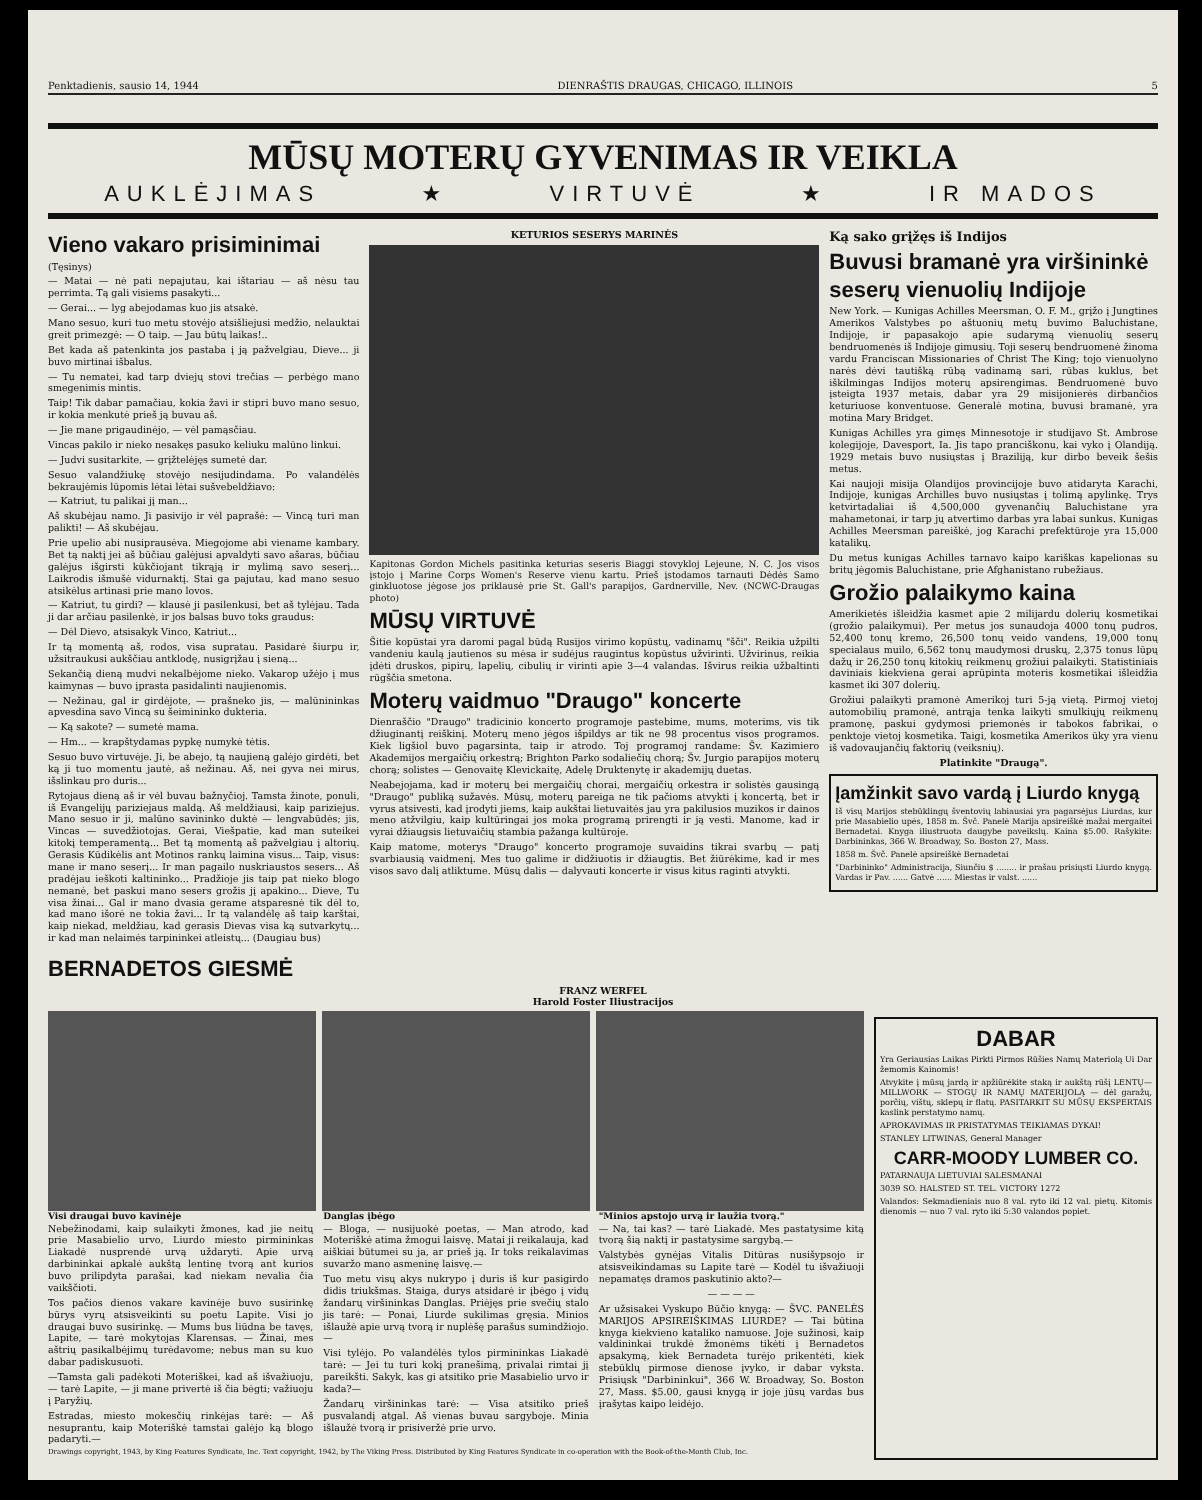Penktadienis, sausio 14, 1944 DIENRAŠTIS DRAUGAS, CHICAGO, ILLINOIS 5
MŪSŲ MOTERŲ GYVENIMAS IR VEIKLA
AUKLĖJIMAS ★ VIRTUVĖ ★ IR MADOS
Vieno vakaro prisiminimai
(Tęsinys)
— Matai — nė pati nepajutau, kai ištariau — aš nėsu tau perrimta. Tą gali visiems pasakyti...
— Gerai... — lyg abejodamas kuo jis atsakė.
Mano sesuo, kuri tuo metu stovėjo atsišliejusi medžio, nelauktai greit primezgė: — O taip. — Jau būtų laikas!..
Bet kada aš patenkinta jos pastaba į ją pažvelgiau, Dieve... ji buvo mirtinai išbalus.
— Tu nematei, kad tarp dviejų stovi trečias — perbėgo mano smegenimis mintis.
Taip! Tik dabar pamačiau, kokia žavi ir stipri buvo mano sesuo, ir kokia menkutė prieš ją buvau aš.
— Jie mane prigaudinėjo, — vėl pamąsčiau.
Vincas pakilo ir nieko nesakęs pasuko keliuku malūno linkui.
— Judvi susitarkite, — grįžtelėjęs sumetė dar.
Sesuo valandžiukę stovėjo nesijudindama. Po valandėlės bekraujėmis lūpomis lėtai lėtai sušvebeldžiavo:
— Katriut, tu palikai jį man...
Aš skubėjau namo. Ji pasivijo ir vėl paprašė: — Vincą turi man palikti! — Aš skubėjau.
Prie upelio abi nusiprausėva. Miegojome abi viename kambary. Bet tą naktį jei aš būčiau galėjusi apvaldyti savo ašaras, būčiau galėjus išgirsti kūkčiojant tikrąją ir mylimą savo seserį... Laikrodis išmušė vidurnaktį. Stai ga pajutau, kad mano sesuo atsikėlus artinasi prie mano lovos.
— Katriut, tu girdi? — klausė ji pasilenkusi, bet aš tylėjau. Tada ji dar arčiau pasilenkė, ir jos balsas buvo toks graudus:
— Dėl Dievo, atsisakyk Vinco, Katriut...
Ir tą momentą aš, rodos, visa supratau. Pasidarė šiurpu ir, užsitraukusi aukščiau antklodę, nusigrįžau į sieną...
Sekančią dieną mudvi nekalbėjome nieko. Vakarop užėjo į mus kaimynas — buvo įprasta pasidalinti naujienomis.
— Nežinau, gal ir girdėjote, — prašneko jis, — malūnininkas apvesdina savo Vincą su šeimininko dukteria.
— Ką sakote? — sumetė mama.
— Hm... — krapštydamas pypkę numykė tėtis.
Sesuo buvo virtuvėje. Ji, be abejo, tą naujieną galėjo girdėti, bet ką ji tuo momentu jautė, aš nežinau. Aš, nei gyva nei mirus, išslinkau pro duris...
Rytojaus dieną aš ir vėl buvau bažnyčioj. Tamsta žinote, ponuli, iš Evangelijų pariziejaus maldą. Aš meldžiausi, kaip pariziejus. Mano sesuo ir ji, malūno savininko duktė — lengvabūdės; jis, Vincas — suvedžiotojas. Gerai, Viešpatie, kad man suteikei kitokį temperamentą... Bet tą momentą aš pažvelgiau į altorių. Gerasis Kūdikėlis ant Motinos rankų laimina visus... Taip, visus: mane ir mano seserį... Ir man pagailo nuskriaustos sesers... Aš pradėjau ieškoti kaltininko... Pradžioje jis taip pat nieko blogo nemanė, bet paskui mano sesers grožis jį apakino... Dieve, Tu visa žinai... Gal ir mano dvasia gerame atsparesnė tik dėl to, kad mano išorė ne tokia žavi... Ir tą valandėlę aš taip karštai, kaip niekad, meldžiau, kad gerasis Dievas visa ką sutvarkytų... ir kad man nelaimės tarpininkei atleistų... (Daugiau bus)
KETURIOS SESERYS MARINĖS
Kapitonas Gordon Michels pasitinka keturias seseris Biaggi stovykloj Lejeune, N. C. Jos visos įstojo į Marine Corps Women's Reserve vienu kartu. Prieš įstodamos tarnauti Dėdės Samo ginkluotose jėgose jos priklausė prie St. Gall's parapijos, Gardnerville, Nev. (NCWC-Draugas photo)
MŪSŲ VIRTUVĖ
Šitie kopūstai yra daromi pagal būdą Rusijos virimo kopūstų, vadinamų "šči". Reikia užpilti vandeniu kaulą jautienos su mėsa ir sudėjus raugintus kopūstus užvirinti. Užvirinus, reikia įdėti druskos, pipirų, lapelių, cibulių ir virinti apie 3—4 valandas. Išvirus reikia užbaltinti rūgščia smetona.
Moterų vaidmuo "Draugo" koncerte
Dienraščio "Draugo" tradicinio koncerto programoje pastebime, mums, moterims, vis tik džiuginantį reiškinį. Moterų meno jėgos išpildys ar tik ne 98 procentus visos programos. Kiek ligšiol buvo pagarsinta, taip ir atrodo. Toj programoj randame: Šv. Kazimiero Akademijos mergaičių orkestrą; Brighton Parko sodaliečių chorą; Šv. Jurgio parapijos moterų chorą; solistes — Genovaitę Klevickaitę, Adelę Druktenytę ir akademijų duetas.
Neabejojama, kad ir moterų bei mergaičių chorai, mergaičių orkestra ir solistės gausingą "Draugo" publiką sužavės. Mūsų, moterų pareiga ne tik pačioms atvykti į koncertą, bet ir vyrus atsivesti, kad įrodyti jiems, kaip aukštai lietuvaitės jau yra pakilusios muzikos ir dainos meno atžvilgiu, kaip kultūringai jos moka programą prirengti ir ją vesti. Manome, kad ir vyrai džiaugsis lietuvaičių stambia pažanga kultūroje.
Kaip matome, moterys "Draugo" koncerto programoje suvaidins tikrai svarbų — patį svarbiausią vaidmenį. Mes tuo galime ir didžiuotis ir džiaugtis. Bet žiūrėkime, kad ir mes visos savo dalį atliktume. Mūsų dalis — dalyvauti koncerte ir visus kitus raginti atvykti.
Ką sako grįžęs iš Indijos
Buvusi bramanė yra viršininkė seserų vienuolių Indijoje
New York. — Kunigas Achilles Meersman, O. F. M., grįžo į Jungtines Amerikos Valstybes po aštuonių metų buvimo Baluchistane, Indijoje, ir papasakojo apie sudarymą vienuolių seserų bendruomenės iš Indijoje gimusių. Toji seserų bendruomenė žinoma vardu Franciscan Missionaries of Christ The King; tojo vienuolyno narės dėvi tautišką rūbą vadinamą sari, rūbas kuklus, bet iškilmingas Indijos moterų apsirengimas. Bendruomenė buvo įsteigta 1937 metais, dabar yra 29 misijonierės dirbančios keturiuose konventuose. Generalė motina, buvusi bramanė, yra motina Mary Bridget.
Kunigas Achilles yra gimęs Minnesotoje ir studijavo St. Ambrose kolegijoje, Davesport, Ia. Jis tapo pranciškonu, kai vyko į Olandiją. 1929 metais buvo nusiųstas į Braziliją, kur dirbo beveik šešis metus.
Kai naujoji misija Olandijos provincijoje buvo atidaryta Karachi, Indijoje, kunigas Archilles buvo nusiųstas į tolimą apylinkę. Trys ketvirtadaliai iš 4,500,000 gyvenančių Baluchistane yra mahametonai, ir tarp jų atvertimo darbas yra labai sunkus. Kunigas Achilles Meersman pareiškė, jog Karachi prefektūroje yra 15,000 katalikų.
Du metus kunigas Achilles tarnavo kaipo kariškas kapelionas su britų jėgomis Baluchistane, prie Afghanistano rubežiaus.
Grožio palaikymo kaina
Amerikietės išleidžia kasmet apie 2 milijardu dolerių kosmetikai (grožio palaikymui). Per metus jos sunaudoja 4000 tonų pudros, 52,400 tonų kremo, 26,500 tonų veido vandens, 19,000 tonų specialaus muilo, 6,562 tonų maudymosi druskų, 2,375 tonus lūpų dažų ir 26,250 tonų kitokių reikmenų grožiui palaikyti. Statistiniais daviniais kiekviena gerai aprūpinta moteris kosmetikai išleidžia kasmet iki 307 dolerių.
Grožiui palaikyti pramonė Amerikoj turi 5-ją vietą. Pirmoj vietoj automobilių pramonė, antrąja tenka laikyti smulkiųjų reikmenų pramonę, paskui gydymosi priemonės ir tabokos fabrikai, o penktoje vietoj kosmetika. Taigi, kosmetika Amerikos ūky yra vienu iš vadovaujančių faktorių (veiksnių).
Platinkite "Draugą".
Įamžinkit savo vardą į Liurdo knygą
Iš visų Marijos stebūklingų šventovių labiausiai yra pagarsėjus Liurdas, kur prie Masabielio upės, 1858 m. Švč. Panelė Marija apsireiškė mažai mergaitei Bernadetai. Knyga iliustruota daugybe paveikslų. Kaina $5.00. Rašykite: Darbininkas, 366 W. Broadway, So. Boston 27, Mass.
1858 m. Švč. Panelė apsireiškė Bernadetai
"Darbininko" Administracija, Siunčiu $ ........ ir prašau prisiųsti Liurdo knygą. Vardas ir Pav. ...... Gatvė ...... Miestas ir valst. ......
BERNADETOS GIESMĖ
FRANZ WERFEL
Harold Foster Iliustracijos
Visi draugai buvo kavinėje Danglas įbėgo "Minios apstojo urvą ir laužia tvorą."
Nebežinodami, kaip sulaikyti žmones, kad jie neitų prie Masabielio urvo, Liurdo miesto pirmininkas Liakadė nusprendė urvą uždaryti. Apie urvą darbininkai apkalė aukštą lentinę tvorą ant kurios buvo prilipdyta parašai, kad niekam nevalia čia vaikščioti.
Tos pačios dienos vakare kavinėje buvo susirinkę būrys vyrų atsisveikinti su poetu Lapite. Visi jo draugai buvo susirinkę. — Mums bus liūdna be tavęs, Lapite, — tarė mokytojas Klarensas. — Žinai, mes aštrių pasikalbėjimų turėdavome; nebus man su kuo dabar padiskusuoti.
—Tamsta gali padėkoti Moteriškei, kad aš išvažiuoju, — tarė Lapite, — ji mane privertė iš čia bėgti; važiuoju į Paryžių.
Estradas, miesto mokesčių rinkėjas tarė: — Aš nesuprantu, kaip Moteriškė tamstai galėjo ką blogo padaryti.—
— Bloga, — nusijuokė poetas, — Man atrodo, kad Moteriškė atima žmogui laisvę. Matai ji reikalauja, kad aiškiai būtumei su ja, ar prieš ją. Ir toks reikalavimas suvaržo mano asmeninę laisvę.—
Tuo metu visų akys nukrypo į duris iš kur pasigirdo didis triukšmas. Staiga, durys atsidarė ir įbėgo į vidų žandarų viršininkas Danglas. Priėjęs prie svečių stalo jis tarė: — Ponai, Liurde sukilimas gręsia. Minios išlaužė apie urvą tvorą ir nuplėšę parašus sumindžiojo.—
Visi tylėjo. Po valandėlės tylos pirmininkas Liakadė tarė: — Jei tu turi kokį pranešimą, privalai rimtai jį pareikšti. Sakyk, kas gi atsitiko prie Masabielio urvo ir kada?—
Žandarų viršininkas tarė: — Visa atsitiko prieš pusvalandį atgal. Aš vienas buvau sargyboje. Minia išlaužė tvorą ir prisiveržė prie urvo.
— Na, tai kas? — tarė Liakadė. Mes pastatysime kitą tvorą šią naktį ir pastatysime sargybą.—
Valstybės gynėjas Vitalis Ditūras nusišypsojo ir atsisveikindamas su Lapite tarė — Kodėl tu išvažiuoji nepamatęs dramos paskutinio akto?—
— — — —
Ar užsisakei Vyskupo Būčio knygą: — ŠVC. PANELĖS MARIJOS APSIREIŠKIMAS LIURDE? — Tai būtina knyga kiekvieno kataliko namuose. Joje sužinosi, kaip valdininkai trukdė žmonėms tikėti į Bernadetos apsakymą, kiek Bernadeta turėjo prikentėti, kiek stebūklų pirmose dienose įvyko, ir dabar vyksta. Prisiųsk "Darbininkui", 366 W. Broadway, So. Boston 27, Mass. $5.00, gausi knygą ir joje jūsų vardas bus įrašytas kaipo leidėjo.
Drawings copyright, 1943, by King Features Syndicate, Inc. Text copyright, 1942, by The Viking Press. Distributed by King Features Syndicate in co-operation with the Book-of-the-Month Club, Inc.
DABAR
Yra Geriausias Laikas Pirkti Pirmos Rūšies Namų Materiolą Ui Dar žemomis Kainomis!
Atvykite į mūsų jardą ir apžiūrėkite staką ir aukštą rūšį LENTŲ—MILLWORK — STOGŲ IR NAMŲ MATERIJOLĄ — dėl garažų, porčių, vištų, sklepų ir flatų. PASITARKIT SU MŪSŲ EKSPERTAIS kaslink perstatymo namų.
APROKAVIMAS IR PRISTATYMAS TEIKIAMAS DYKAI!
STANLEY LITWINAS, General Manager
CARR-MOODY LUMBER CO.
PATARNAUJA LIETUVIAI SALESMANAI
3039 SO. HALSTED ST. TEL. VICTORY 1272
Valandos: Sekmadieniais nuo 8 val. ryto iki 12 val. pietų. Kitomis dienomis — nuo 7 val. ryto iki 5:30 valandos popiet.